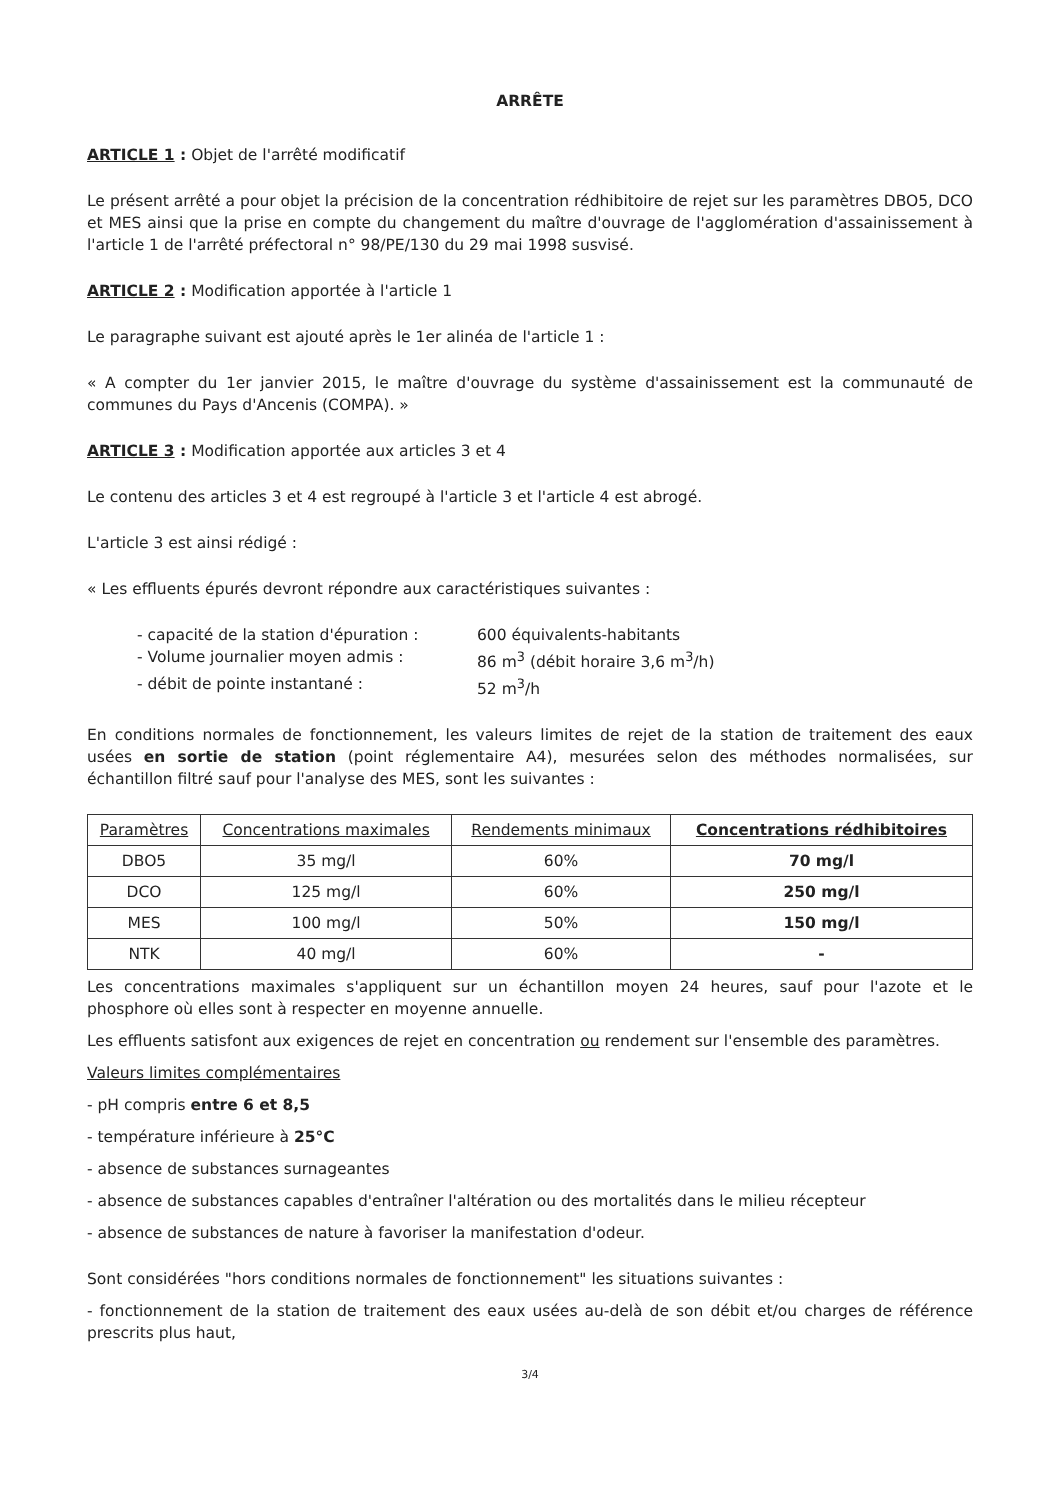ARRÊTE
ARTICLE 1 : Objet de l'arrêté modificatif
Le présent arrêté a pour objet la précision de la concentration rédhibitoire de rejet sur les paramètres DBO5, DCO et MES ainsi que la prise en compte du changement du maître d'ouvrage de l'agglomération d'assainissement à l'article 1 de l'arrêté préfectoral n° 98/PE/130 du 29 mai 1998 susvisé.
ARTICLE 2 : Modification apportée à l'article 1
Le paragraphe suivant est ajouté après le 1er alinéa de l'article 1 :
« A compter du 1er janvier 2015, le maître d'ouvrage du système d'assainissement est la communauté de communes du Pays d'Ancenis (COMPA). »
ARTICLE 3 : Modification apportée aux articles 3 et 4
Le contenu des articles 3 et 4 est regroupé à l'article 3 et l'article 4 est abrogé.
L'article 3 est ainsi rédigé :
« Les effluents épurés devront répondre aux caractéristiques suivantes :
- capacité de la station d'épuration : 600 équivalents-habitants
- Volume journalier moyen admis : 86 m<sup>3</sup> (débit horaire 3,6 m<sup>3</sup>/h)
- débit de pointe instantané : 52 m<sup>3</sup>/h
En conditions normales de fonctionnement, les valeurs limites de rejet de la station de traitement des eaux usées en sortie de station (point réglementaire A4), mesurées selon des méthodes normalisées, sur échantillon filtré sauf pour l'analyse des MES, sont les suivantes :
| Paramètres | Concentrations maximales | Rendements minimaux | Concentrations rédhibitoires |
| --- | --- | --- | --- |
| DBO5 | 35 mg/l | 60% | 70 mg/l |
| DCO | 125 mg/l | 60% | 250 mg/l |
| MES | 100 mg/l | 50% | 150 mg/l |
| NTK | 40 mg/l | 60% | - |
Les concentrations maximales s'appliquent sur un échantillon moyen 24 heures, sauf pour l'azote et le phosphore où elles sont à respecter en moyenne annuelle.
Les effluents satisfont aux exigences de rejet en concentration ou rendement sur l'ensemble des paramètres.
Valeurs limites complémentaires
- pH compris entre 6 et 8,5
- température inférieure à 25°C
- absence de substances surnageantes
- absence de substances capables d'entraîner l'altération ou des mortalités dans le milieu récepteur
- absence de substances de nature à favoriser la manifestation d'odeur.
Sont considérées "hors conditions normales de fonctionnement" les situations suivantes :
- fonctionnement de la station de traitement des eaux usées au-delà de son débit et/ou charges de référence prescrits plus haut,
3/4